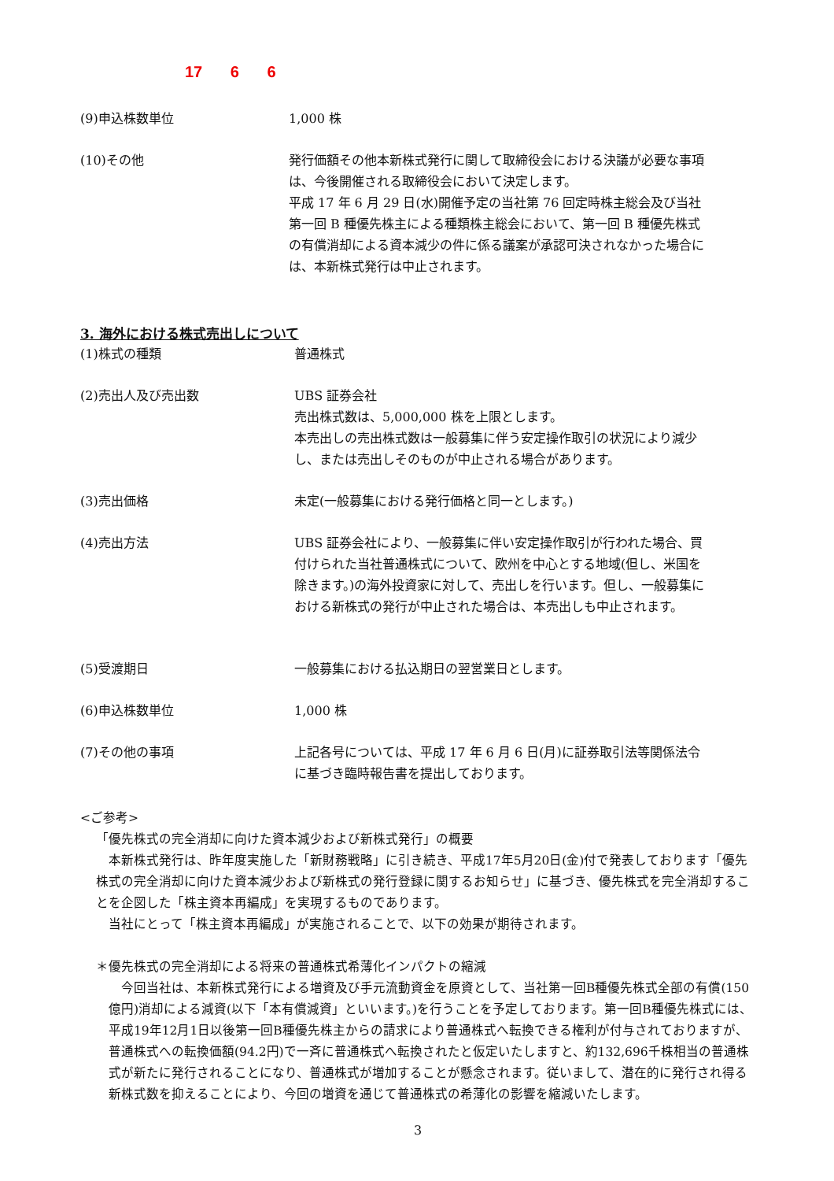17 6 6
(9)申込株数単位 1,000 株
(10)その他 発行価額その他本新株式発行に関して取締役会における決議が必要な事項は、今後開催される取締役会において決定します。
平成 17 年 6 月 29 日(水)開催予定の当社第 76 回定時株主総会及び当社第一回 B 種優先株主による種類株主総会において、第一回 B 種優先株式の有償消却による資本減少の件に係る議案が承認可決されなかった場合には、本新株式発行は中止されます。
3. 海外における株式売出しについて
(1)株式の種類 普通株式
(2)売出人及び売出数 UBS 証券会社
売出株式数は、5,000,000 株を上限とします。
本売出しの売出株式数は一般募集に伴う安定操作取引の状況により減少し、または売出しそのものが中止される場合があります。
(3)売出価格 未定(一般募集における発行価格と同一とします。)
(4)売出方法 UBS 証券会社により、一般募集に伴い安定操作取引が行われた場合、買付けられた当社普通株式について、欧州を中心とする地域(但し、米国を除きます。)の海外投資家に対して、売出しを行います。但し、一般募集における新株式の発行が中止された場合は、本売出しも中止されます。
(5)受渡期日 一般募集における払込期日の翌営業日とします。
(6)申込株数単位 1,000 株
(7)その他の事項 上記各号については、平成 17 年 6 月 6 日(月)に証券取引法等関係法令に基づき臨時報告書を提出しております。
<ご参考>
「優先株式の完全消却に向けた資本減少および新株式発行」の概要
　本新株式発行は、昨年度実施した「新財務戦略」に引き続き、平成17年5月20日(金)付で発表しております「優先株式の完全消却に向けた資本減少および新株式の発行登録に関するお知らせ」に基づき、優先株式を完全消却することを企図した「株主資本再編成」を実現するものであります。
　当社にとって「株主資本再編成」が実施されることで、以下の効果が期待されます。
＊優先株式の完全消却による将来の普通株式希薄化インパクトの縮減
　今回当社は、本新株式発行による増資及び手元流動資金を原資として、当社第一回B種優先株式全部の有償(150億円)消却による減資(以下「本有償減資」といいます。)を行うことを予定しております。第一回B種優先株式には、平成19年12月1日以後第一回B種優先株主からの請求により普通株式へ転換できる権利が付与されておりますが、普通株式への転換価額(94.2円)で一斉に普通株式へ転換されたと仮定いたしますと、約132,696千株相当の普通株式が新たに発行されることになり、普通株式が増加することが懸念されます。従いまして、潜在的に発行され得る新株式数を抑えることにより、今回の増資を通じて普通株式の希薄化の影響を縮減いたします。
3